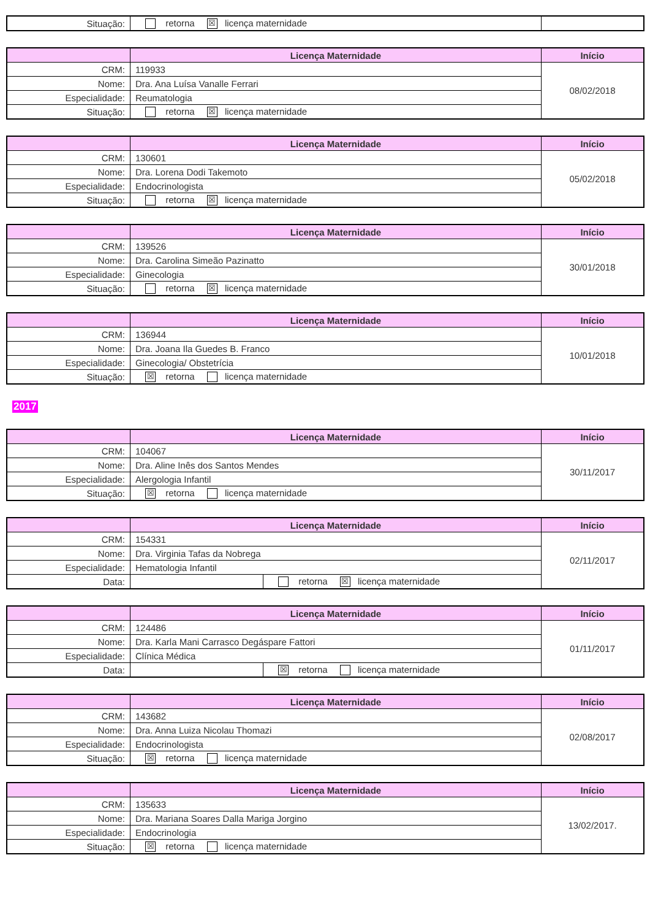| Situação: | retorna ☒ licença maternidade | |
| | Licença Maternidade | Início |
| --- | --- | --- |
| CRM: | 119933 | 08/02/2018 |
| Nome: | Dra. Ana Luísa Vanalle Ferrari | |
| Especialidade: | Reumatologia | |
| Situação: | retorna ☒ licença maternidade | |
| | Licença Maternidade | Início |
| --- | --- | --- |
| CRM: | 130601 | 05/02/2018 |
| Nome: | Dra. Lorena Dodi Takemoto | |
| Especialidade: | Endocrinologista | |
| Situação: | retorna ☒ licença maternidade | |
| | Licença Maternidade | Início |
| --- | --- | --- |
| CRM: | 139526 | 30/01/2018 |
| Nome: | Dra. Carolina Simeão Pazinatto | |
| Especialidade: | Ginecologia | |
| Situação: | retorna ☒ licença maternidade | |
| | Licença Maternidade | Início |
| --- | --- | --- |
| CRM: | 136944 | 10/01/2018 |
| Nome: | Dra. Joana Ila Guedes B. Franco | |
| Especialidade: | Ginecologia/ Obstetrícia | |
| Situação: | ☒ retorna licença maternidade | |
2017
| | Licença Maternidade | Início |
| --- | --- | --- |
| CRM: | 104067 | 30/11/2017 |
| Nome: | Dra. Aline Inês dos Santos Mendes | |
| Especialidade: | Alergologia Infantil | |
| Situação: | ☒ retorna licença maternidade | |
| | Licença Maternidade | | Início |
| --- | --- | --- | --- |
| CRM: | 154331 | | 02/11/2017 |
| Nome: | Dra. Virginia Tafas da Nobrega | | |
| Especialidade: | Hematologia Infantil | | |
| Data: | | retorna ☒ licença maternidade | |
| | Licença Maternidade | | Início |
| --- | --- | --- | --- |
| CRM: | 124486 | | 01/11/2017 |
| Nome: | Dra. Karla Mani Carrasco Degáspare Fattori | | |
| Especialidade: | Clínica Médica | | |
| Data: | | ☒ retorna licença maternidade | |
| | Licença Maternidade | Início |
| --- | --- | --- |
| CRM: | 143682 | 02/08/2017 |
| Nome: | Dra. Anna Luiza Nicolau Thomazi | |
| Especialidade: | Endocrinologista | |
| Situação: | ☒ retorna licença maternidade | |
| | Licença Maternidade | Início |
| --- | --- | --- |
| CRM: | 135633 | 13/02/2017. |
| Nome: | Dra. Mariana Soares Dalla Mariga Jorgino | |
| Especialidade: | Endocrinologia | |
| Situação: | ☒ retorna licença maternidade | |